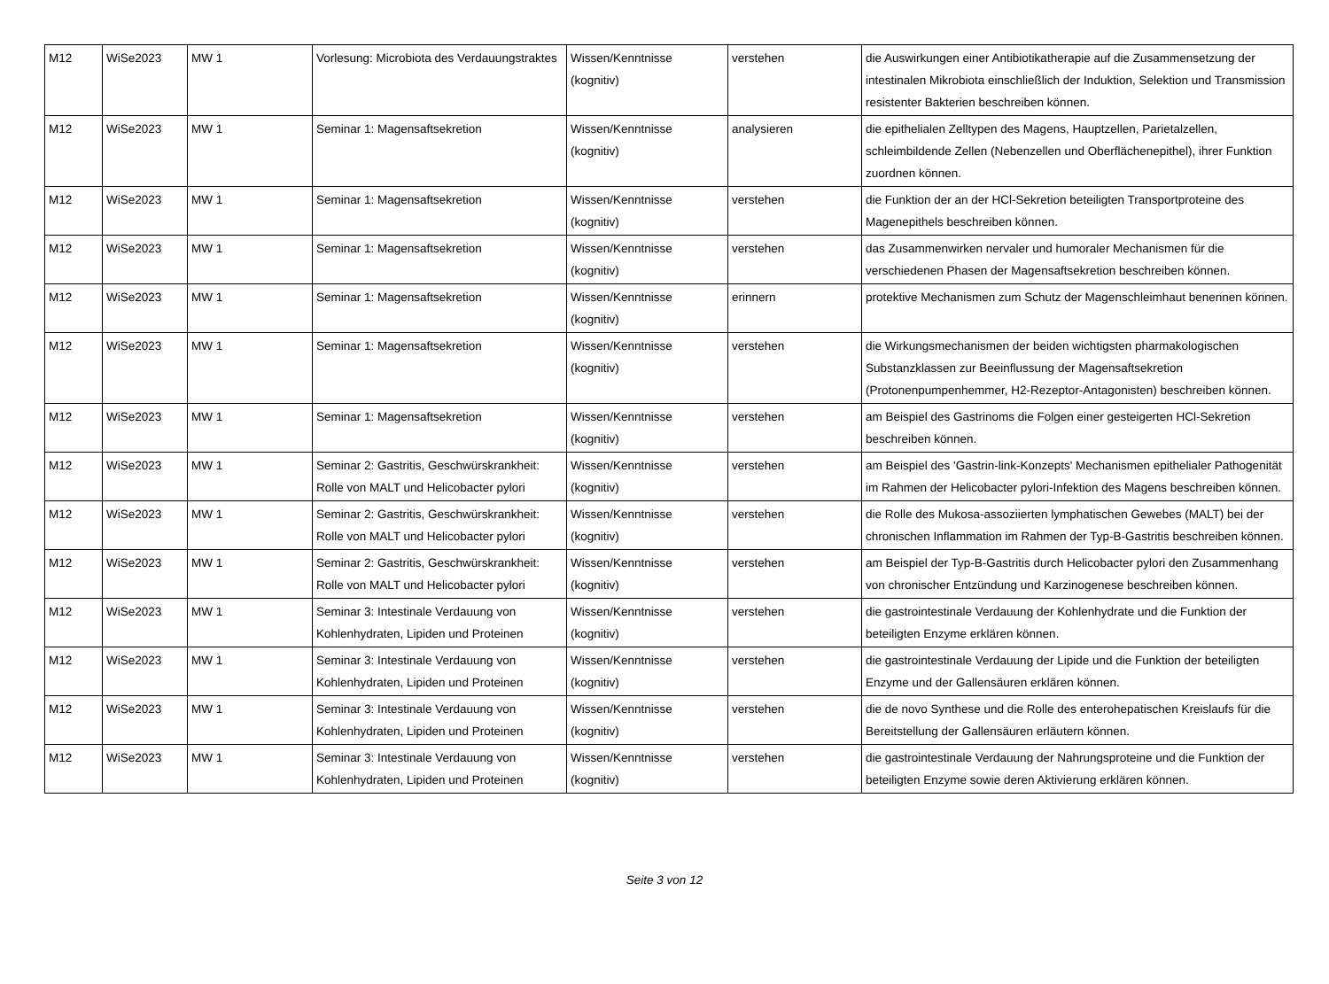| M12 | WiSe2023 | MW 1 | Vorlesung: Microbiota des Verdauungstraktes | Wissen/Kenntnisse (kognitiv) | verstehen | die Auswirkungen einer Antibiotikatherapie auf die Zusammensetzung der intestinalen Mikrobiota einschließlich der Induktion, Selektion und Transmission resistenter Bakterien beschreiben können. |
| M12 | WiSe2023 | MW 1 | Seminar 1: Magensaftsekretion | Wissen/Kenntnisse (kognitiv) | analysieren | die epithelialen Zelltypen des Magens, Hauptzellen, Parietalzellen, schleimbildende Zellen (Nebenzellen und Oberflächenepithel), ihrer Funktion zuordnen können. |
| M12 | WiSe2023 | MW 1 | Seminar 1: Magensaftsekretion | Wissen/Kenntnisse (kognitiv) | verstehen | die Funktion der an der HCl-Sekretion beteiligten Transportproteine des Magenepithels beschreiben können. |
| M12 | WiSe2023 | MW 1 | Seminar 1: Magensaftsekretion | Wissen/Kenntnisse (kognitiv) | verstehen | das Zusammenwirken nervaler und humoraler Mechanismen für die verschiedenen Phasen der Magensaftsekretion beschreiben können. |
| M12 | WiSe2023 | MW 1 | Seminar 1: Magensaftsekretion | Wissen/Kenntnisse (kognitiv) | erinnern | protektive Mechanismen zum Schutz der Magenschleimhaut benennen können. |
| M12 | WiSe2023 | MW 1 | Seminar 1: Magensaftsekretion | Wissen/Kenntnisse (kognitiv) | verstehen | die Wirkungsmechanismen der beiden wichtigsten pharmakologischen Substanzklassen zur Beeinflussung der Magensaftsekretion (Protonenpumpenhemmer, H2-Rezeptor-Antagonisten) beschreiben können. |
| M12 | WiSe2023 | MW 1 | Seminar 1: Magensaftsekretion | Wissen/Kenntnisse (kognitiv) | verstehen | am Beispiel des Gastrinoms die Folgen einer gesteigerten HCl-Sekretion beschreiben können. |
| M12 | WiSe2023 | MW 1 | Seminar 2: Gastritis, Geschwürskrankheit: Rolle von MALT und Helicobacter pylori | Wissen/Kenntnisse (kognitiv) | verstehen | am Beispiel des 'Gastrin-link-Konzepts' Mechanismen epithelialer Pathogenität im Rahmen der Helicobacter pylori-Infektion des Magens beschreiben können. |
| M12 | WiSe2023 | MW 1 | Seminar 2: Gastritis, Geschwürskrankheit: Rolle von MALT und Helicobacter pylori | Wissen/Kenntnisse (kognitiv) | verstehen | die Rolle des Mukosa-assoziierten lymphatischen Gewebes (MALT) bei der chronischen Inflammation im Rahmen der Typ-B-Gastritis beschreiben können. |
| M12 | WiSe2023 | MW 1 | Seminar 2: Gastritis, Geschwürskrankheit: Rolle von MALT und Helicobacter pylori | Wissen/Kenntnisse (kognitiv) | verstehen | am Beispiel der Typ-B-Gastritis durch Helicobacter pylori den Zusammenhang von chronischer Entzündung und Karzinogenese beschreiben können. |
| M12 | WiSe2023 | MW 1 | Seminar 3: Intestinale Verdauung von Kohlenhydraten, Lipiden und Proteinen | Wissen/Kenntnisse (kognitiv) | verstehen | die gastrointestinale Verdauung der Kohlenhydrate und die Funktion der beteiligten Enzyme erklären können. |
| M12 | WiSe2023 | MW 1 | Seminar 3: Intestinale Verdauung von Kohlenhydraten, Lipiden und Proteinen | Wissen/Kenntnisse (kognitiv) | verstehen | die gastrointestinale Verdauung der Lipide und die Funktion der beteiligten Enzyme und der Gallensäuren erklären können. |
| M12 | WiSe2023 | MW 1 | Seminar 3: Intestinale Verdauung von Kohlenhydraten, Lipiden und Proteinen | Wissen/Kenntnisse (kognitiv) | verstehen | die de novo Synthese und die Rolle des enterohepatischen Kreislaufs für die Bereitstellung der Gallensäuren erläutern können. |
| M12 | WiSe2023 | MW 1 | Seminar 3: Intestinale Verdauung von Kohlenhydraten, Lipiden und Proteinen | Wissen/Kenntnisse (kognitiv) | verstehen | die gastrointestinale Verdauung der Nahrungsproteine und die Funktion der beteiligten Enzyme sowie deren Aktivierung erklären können. |
Seite 3 von 12